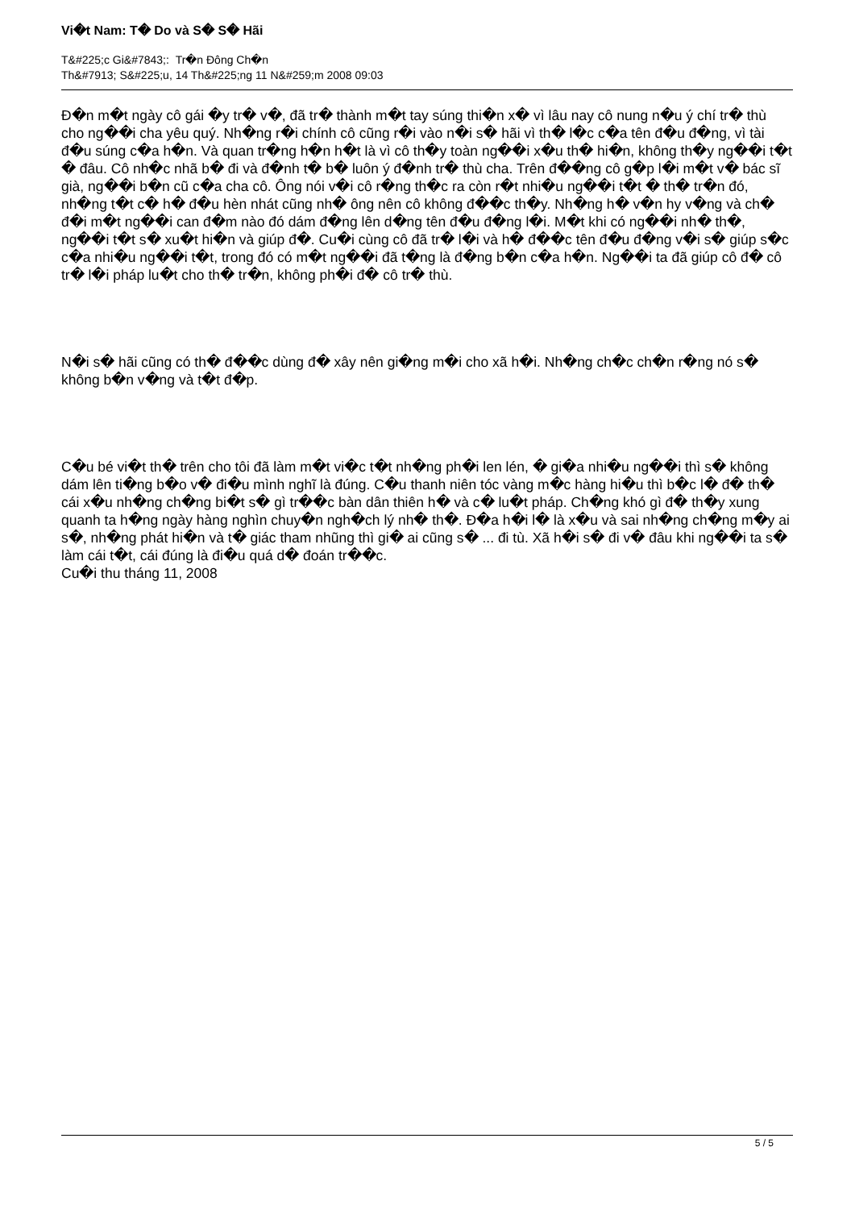Vi�t Nam: T� Do và S� S� Hãi
T&#225;c Gi&#7843;: Tr�n Đông Ch�n
Th&#7913; S&#225;u, 14 Th&#225;ng 11 N&#259;m 2008 09:03
Đ�n m�t ngày cô gái �y tr� v�, đã tr� thành m�t tay súng thi�n x� vì lâu nay cô nung n�u ý chí tr� thù cho ng��i cha yêu quý. Nh�ng r�i chính cô cũng r�i vào n�i s� hãi vì th� l�c c�a tên đ�u đ�ng, vì tài đ�u súng c�a h�n. Và quan tr�ng h�n h�t là vì cô th�y toàn ng��i x�u th� hi�n, không th�y ng��i t�t � đâu. Cô nh�c nhã b� đi và đ�nh t� b� luôn ý đ�nh tr� thù cha. Trên đ��ng cô g�p l�i m�t v� bác sĩ già, ng��i b�n cũ c�a cha cô. Ông nói v�i cô r�ng th�c ra còn r�t nhi�u ng��i t�t � th� tr�n đó, nh�ng t�t c� h� đ�u hèn nhát cũng nh� ông nên cô không đ��c th�y. Nh�ng h� v�n hy v�ng và ch� đ�i m�t ng��i can đ�m nào đó dám đ�ng lên d�ng tên đ�u đ�ng l�i. M�t khi có ng��i nh� th�, ng��i t�t s� xu�t hi�n và giúp đ�. Cu�i cùng cô đã tr� l�i và h� đ��c tên đ�u đ�ng v�i s� giúp s�c c�a nhi�u ng��i t�t, trong đó có m�t ng��i đã t�ng là đ�ng b�n c�a h�n. Ng��i ta đã giúp cô đ� cô tr� l�i pháp lu�t cho th� tr�n, không ph�i đ� cô tr� thù.
N�i s� hãi cũng có th� đ��c dùng đ� xây nên gi�ng m�i cho xã h�i. Nh�ng ch�c ch�n r�ng nó s� không b�n v�ng và t�t đ�p.
C�u bé vi�t th� trên cho tôi đã làm m�t vi�c t�t nh�ng ph�i len lén, � gi�a nhi�u ng��i thì s� không dám lên ti�ng b�o v� đi�u mình nghĩ là đúng. C�u thanh niên tóc vàng m�c hàng hi�u thì b�c l� đ� th� cái x�u nh�ng ch�ng bi�t s� gì tr��c bàn dân thiên h� và c� lu�t pháp. Ch�ng khó gì đ� th�y xung quanh ta h�ng ngày hàng nghìn chuy�n ngh�ch lý nh� th�. Đ�a h�i l� là x�u và sai nh�ng ch�ng m�y ai s�, nh�ng phát hi�n và t� giác tham nhũng thì gi� ai cũng s� ... đi tù. Xã h�i s� đi v� đâu khi ng��i ta s� làm cái t�t, cái đúng là đi�u quá d� đoán tr��c.
Cu�i thu tháng 11, 2008
5 / 5